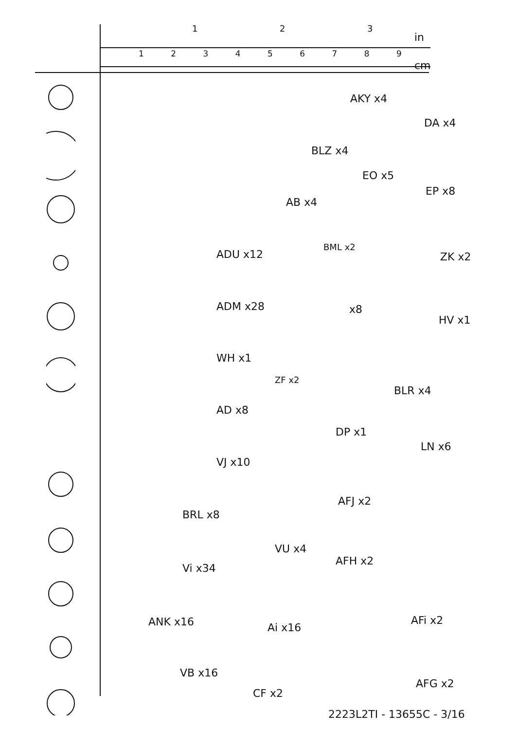1 2 3
in
cm
1 2 3 4 5 6 7 8 9
AKY x4
DA x4
BLZ x4
EO x5
EP x8
AB x4
BML x2
ADU x12 ZK x2
ADM x28 x8
HV x1
WH x1
ZF x2
BLR x4
AD x8
DP x1
LN x6
VJ x10
AFJ x2
BRL x8
VU x4
AFH x2
Vi x34
ANK x16 AFi x2
Ai x16
VB x16
AFG x2
CF x2
2223L2TI - 13655C - 3/16